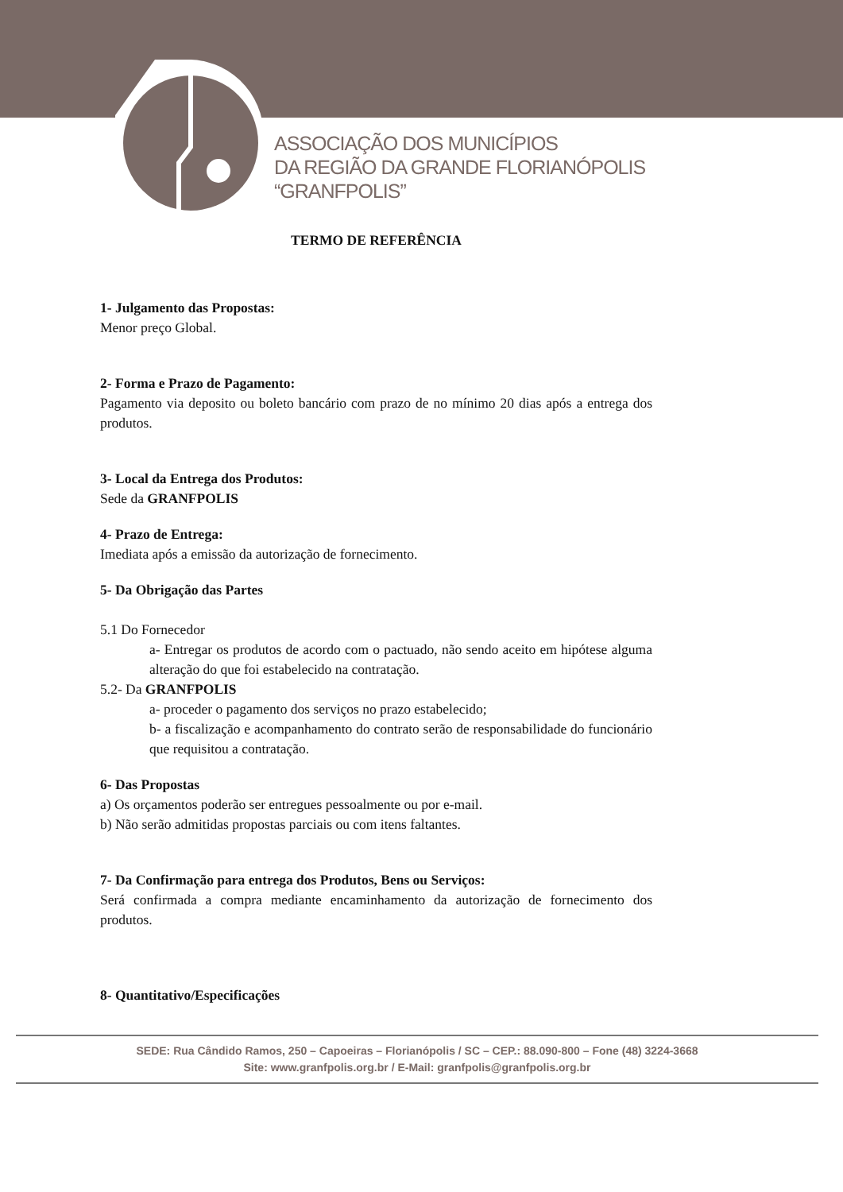ASSOCIAÇÃO DOS MUNICÍPIOS
DA REGIÃO DA GRANDE FLORIANÓPOLIS
“GRANFPOLIS”
TERMO DE REFERÊNCIA
1- Julgamento das Propostas:
Menor preço Global.
2- Forma e Prazo de Pagamento:
Pagamento via deposito ou boleto bancário com prazo de no mínimo 20 dias após a entrega dos produtos.
3- Local da Entrega dos Produtos:
Sede da GRANFPOLIS
4- Prazo de Entrega:
Imediata após a emissão da autorização de fornecimento.
5- Da Obrigação das Partes
5.1 Do Fornecedor
a- Entregar os produtos de acordo com o pactuado, não sendo aceito em hipótese alguma alteração do que foi estabelecido na contratação.
5.2- Da GRANFPOLIS
a- proceder o pagamento dos serviços no prazo estabelecido;
b- a fiscalização e acompanhamento do contrato serão de responsabilidade do funcionário que requisitou a contratação.
6- Das Propostas
a) Os orçamentos poderão ser entregues pessoalmente ou por e-mail.
b) Não serão admitidas propostas parciais ou com itens faltantes.
7- Da Confirmação para entrega dos Produtos, Bens ou Serviços:
Será confirmada a compra mediante encaminhamento da autorização de fornecimento dos produtos.
8- Quantitativo/Especificações
SEDE: Rua Cândido Ramos, 250 – Capoeiras – Florianópolis / SC – CEP.: 88.090-800 – Fone (48) 3224-3668
Site: www.granfpolis.org.br / E-Mail: granfpolis@granfpolis.org.br